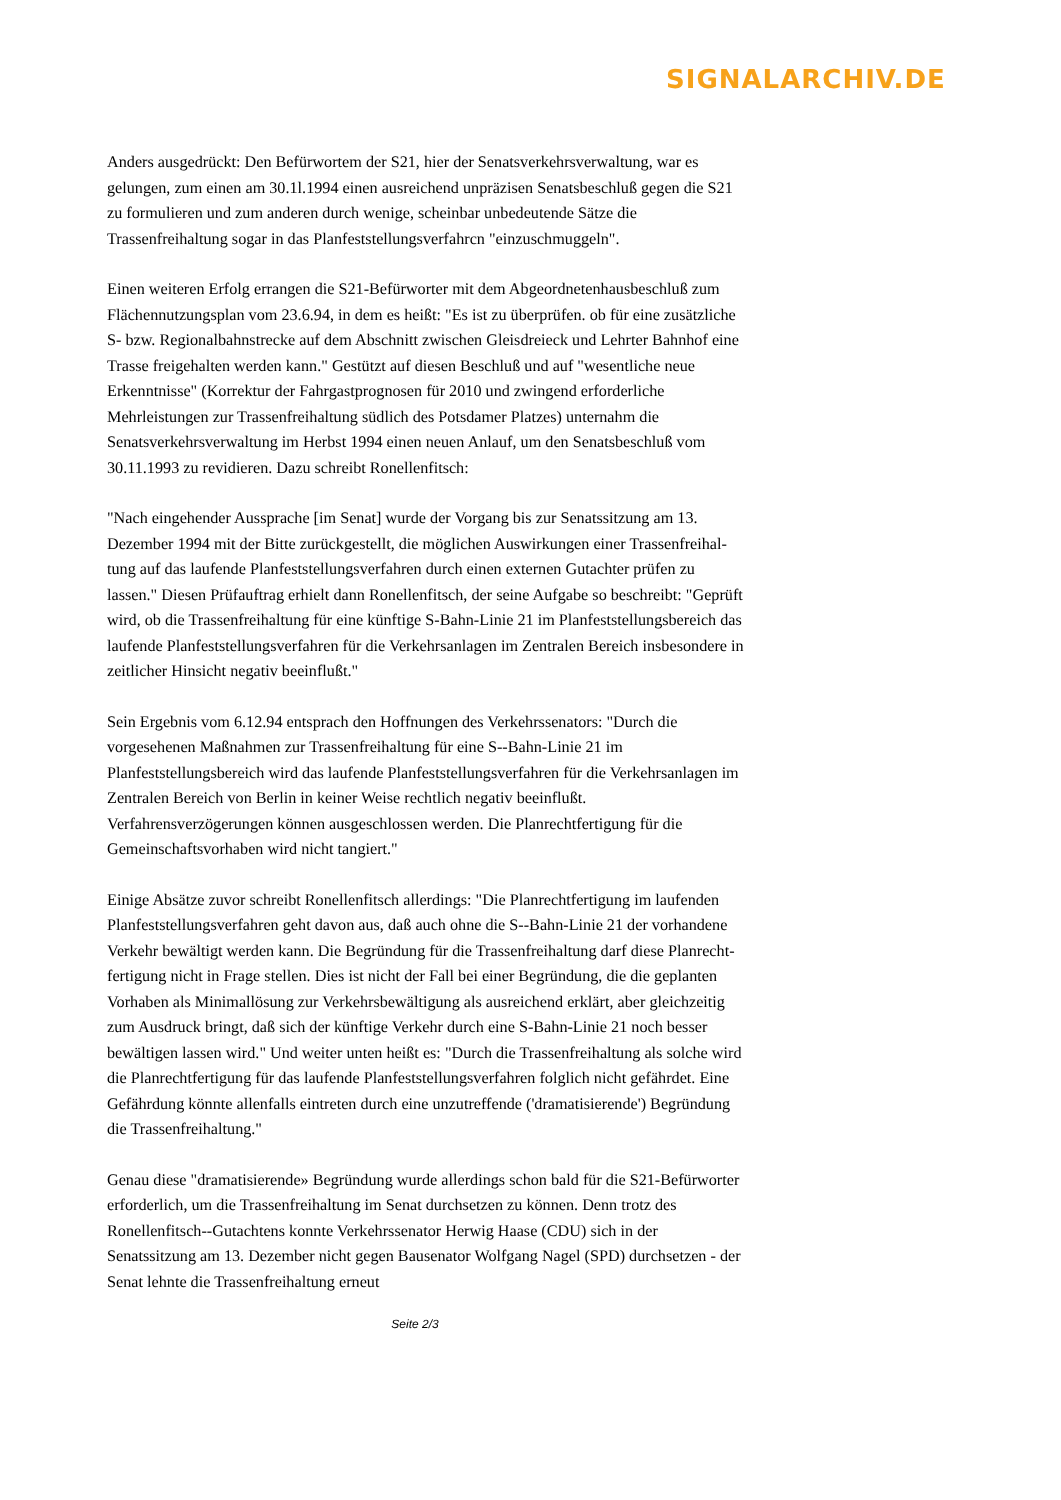SIGNALARCHIV.DE
Anders ausgedrückt: Den Befürwortem der S21, hier der Senatsverkehrsverwaltung, war es gelungen, zum einen am 30.1l.1994 einen ausreichend unpräzisen Senatsbeschluß gegen die S21 zu formulieren und zum anderen durch wenige, scheinbar unbedeutende Sätze die Trassenfreihaltung sogar in das Planfeststellungsverfahrcn "einzuschmuggeln".
Einen weiteren Erfolg errangen die S21-Befürworter mit dem Abgeordnetenhausbeschluß zum Flächennutzungsplan vom 23.6.94, in dem es heißt: "Es ist zu überprüfen. ob für eine zusätzliche S- bzw. Regionalbahnstrecke auf dem Abschnitt zwischen Gleisdreieck und Lehrter Bahnhof eine Trasse freigehalten werden kann." Gestützt auf diesen Beschluß und auf "wesentliche neue Erkenntnisse" (Korrektur der Fahrgastprognosen für 2010 und zwingend erforderliche Mehrleistungen zur Trassenfreihaltung südlich des Potsdamer Platzes) unternahm die Senatsverkehrsverwaltung im Herbst 1994 einen neuen Anlauf, um den Senatsbeschluß vom 30.11.1993 zu revidieren. Dazu schreibt Ronellenfitsch:
"Nach eingehender Aussprache [im Senat] wurde der Vorgang bis zur Senatssitzung am 13. Dezember 1994 mit der Bitte zurückgestellt, die möglichen Auswirkungen einer Trassenfreihal-tung auf das laufende Planfeststellungsverfahren durch einen externen Gutachter prüfen zu lassen." Diesen Prüfauftrag erhielt dann Ronellenfitsch, der seine Aufgabe so beschreibt: "Geprüft wird, ob die Trassenfreihaltung für eine künftige S-Bahn-Linie 21 im Planfeststellungsbereich das laufende Planfeststellungsverfahren für die Verkehrsanlagen im Zentralen Bereich insbesondere in zeitlicher Hinsicht negativ beeinflußt."
Sein Ergebnis vom 6.12.94 entsprach den Hoffnungen des Verkehrssenators: "Durch die vorgesehenen Maßnahmen zur Trassenfreihaltung für eine S--Bahn-Linie 21 im Planfeststellungsbereich wird das laufende Planfeststellungsverfahren für die Verkehrsanlagen im Zentralen Bereich von Berlin in keiner Weise rechtlich negativ beeinflußt. Verfahrensverzögerungen können ausgeschlossen werden. Die Planrechtfertigung für die Gemeinschaftsvorhaben wird nicht tangiert."
Einige Absätze zuvor schreibt Ronellenfitsch allerdings: "Die Planrechtfertigung im laufenden Planfeststellungsverfahren geht davon aus, daß auch ohne die S--Bahn-Linie 21 der vorhandene Verkehr bewältigt werden kann. Die Begründung für die Trassenfreihaltung darf diese Planrecht-fertigung nicht in Frage stellen. Dies ist nicht der Fall bei einer Begründung, die die geplanten Vorhaben als Minimallösung zur Verkehrsbewältigung als ausreichend erklärt, aber gleichzeitig zum Ausdruck bringt, daß sich der künftige Verkehr durch eine S-Bahn-Linie 21 noch besser bewältigen lassen wird." Und weiter unten heißt es: "Durch die Trassenfreihaltung als solche wird die Planrechtfertigung für das laufende Planfeststellungsverfahren folglich nicht gefährdet. Eine Gefährdung könnte allenfalls eintreten durch eine unzutreffende ('dramatisierende') Begründung die Trassenfreihaltung."
Genau diese "dramatisierende» Begründung wurde allerdings schon bald für die S21-Befürworter erforderlich, um die Trassenfreihaltung im Senat durchsetzen zu können. Denn trotz des Ronellenfitsch--Gutachtens konnte Verkehrssenator Herwig Haase (CDU) sich in der Senatssitzung am 13. Dezember nicht gegen Bausenator Wolfgang Nagel (SPD) durchsetzen - der Senat lehnte die Trassenfreihaltung erneut
Seite 2/3